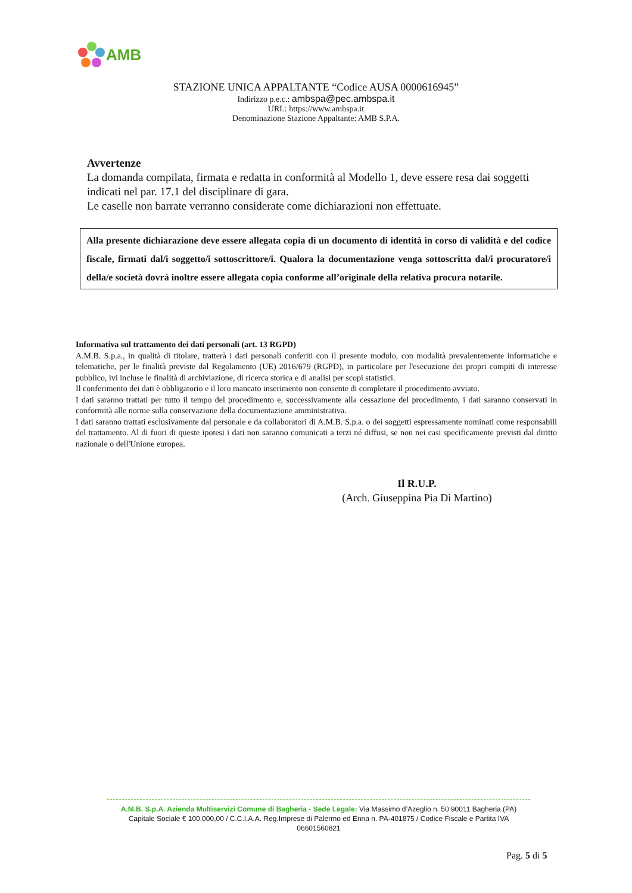AMB
STAZIONE UNICA APPALTANTE “Codice AUSA 0000616945”
Indirizzo p.e.c.: ambspa@pec.ambspa.it
URL: https://www.ambspa.it
Denominazione Stazione Appaltante: AMB S.P.A.
Avvertenze
La domanda compilata, firmata e redatta in conformità al Modello 1, deve essere resa dai soggetti indicati nel par. 17.1 del disciplinare di gara.
Le caselle non barrate verranno considerate come dichiarazioni non effettuate.
Alla presente dichiarazione deve essere allegata copia di un documento di identità in corso di validità e del codice fiscale, firmati dal/i soggetto/i sottoscrittore/i. Qualora la documentazione venga sottoscritta dal/i procuratore/i della/e società dovrà inoltre essere allegata copia conforme all’originale della relativa procura notarile.
Informativa sul trattamento dei dati personali (art. 13 RGPD)
A.M.B. S.p.a., in qualità di titolare, tratterà i dati personali conferiti con il presente modulo, con modalità prevalentemente informatiche e telematiche, per le finalità previste dal Regolamento (UE) 2016/679 (RGPD), in particolare per l'esecuzione dei propri compiti di interesse pubblico, ivi incluse le finalità di archiviazione, di ricerca storica e di analisi per scopi statistici.
Il conferimento dei dati è obbligatorio e il loro mancato inserimento non consente di completare il procedimento avviato.
I dati saranno trattati per tutto il tempo del procedimento e, successivamente alla cessazione del procedimento, i dati saranno conservati in conformità alle norme sulla conservazione della documentazione amministrativa.
I dati saranno trattati esclusivamente dal personale e da collaboratori di A.M.B. S.p.a. o dei soggetti espressamente nominati come responsabili del trattamento. Al di fuori di queste ipotesi i dati non saranno comunicati a terzi né diffusi, se non nei casi specificamente previsti dal diritto nazionale o dell'Unione europea.
Il R.U.P.
(Arch. Giuseppina Pia Di Martino)
A.M.B. S.p.A. Azienda Multiservizi Comune di Bagheria - Sede Legale: Via Massimo d’Azeglio n. 50 90011 Bagheria (PA)
Capitale Sociale € 100.000,00 / C.C.I.A.A. Reg.Imprese di Palermo ed Enna n. PA-401875 / Codice Fiscale e Partita IVA 06601560821
Pag. 5 di 5